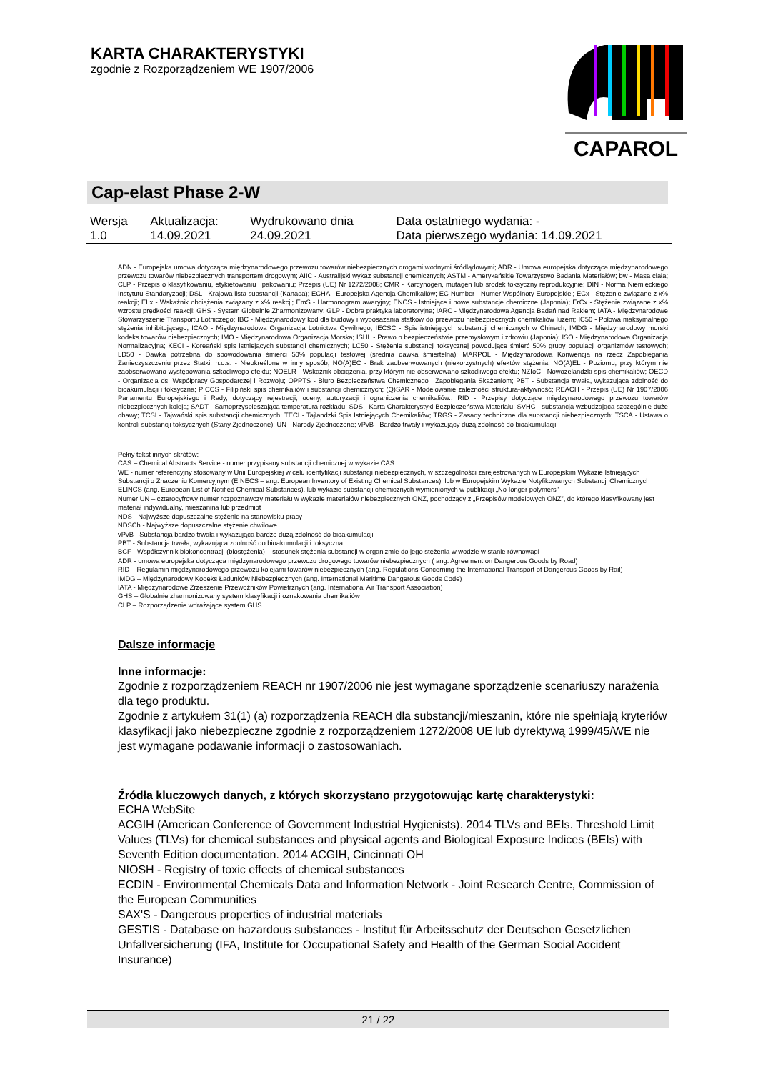KARTA CHARAKTERYSTYKI
zgodnie z Rozporządzeniem WE 1907/2006
CAPAROL
Cap-elast Phase 2-W
| Wersja 1.0 | Aktualizacja: 14.09.2021 | Wydrukowano dnia 24.09.2021 | Data ostatniego wydania: - Data pierwszego wydania: 14.09.2021 |
ADN - Europejska umowa dotycząca międzynarodowego przewozu towarów niebezpiecznych drogami wodnymi śródlądowymi; ADR - Umowa europejska dotycząca międzynarodowego przewozu towarów niebezpiecznych transportem drogowym; AIIC - Australijski wykaz substancji chemicznych; ASTM - Amerykańskie Towarzystwo Badania Materiałów; bw - Masa ciała; CLP - Przepis o klasyfikowaniu, etykietowaniu i pakowaniu; Przepis (UE) Nr 1272/2008; CMR - Karcynogen, mutagen lub środek toksyczny reprodukcyjnie; DIN - Norma Niemieckiego Instytutu Standaryzacji; DSL - Krajowa lista substancji (Kanada); ECHA - Europejska Agencja Chemikaliów; EC-Number - Numer Wspólnoty Europejskiej; ECx - Stężenie związane z x% reakcji; ELx - Wskaźnik obciążenia związany z x% reakcji; EmS - Harmonogram awaryjny; ENCS - Istniejące i nowe substancje chemiczne (Japonia); ErCx - Stężenie związane z x% wzrostu prędkości reakcji; GHS - System Globalnie Zharmonizowany; GLP - Dobra praktyka laboratoryjna; IARC - Międzynarodowa Agencja Badań nad Rakiem; IATA - Międzynarodowe Stowarzyszenie Transportu Lotniczego; IBC - Międzynarodowy kod dla budowy i wyposażania statków do przewozu niebezpiecznych chemikaliów luzem; IC50 - Połowa maksymalnego stężenia inhibitującego; ICAO - Międzynarodowa Organizacja Lotnictwa Cywilnego; IECSC - Spis istniejących substancji chemicznych w Chinach; IMDG - Międzynarodowy morski kodeks towarów niebezpiecznych; IMO - Międzynarodowa Organizacja Morska; ISHL - Prawo o bezpieczeństwie przemysłowym i zdrowiu (Japonia); ISO - Międzynarodowa Organizacja Normalizacyjna; KECI - Koreański spis istniejących substancji chemicznych; LC50 - Stężenie substancji toksycznej powodujące śmierć 50% grupy populacji organizmów testowych; LD50 - Dawka potrzebna do spowodowania śmierci 50% populacji testowej (średnia dawka śmiertelna); MARPOL - Międzynarodowa Konwencja na rzecz Zapobiegania Zanieczyszczeniu przez Statki; n.o.s. - Nieokreślone w inny sposób; NO(A)EC - Brak zaobserwowanych (niekorzystnych) efektów stężenia; NO(A)EL - Poziomu, przy którym nie zaobserwowano występowania szkodliwego efektu; NOELR - Wskaźnik obciążenia, przy którym nie obserwowano szkodliwego efektu; NZIoC - Nowozelandzki spis chemikaliów; OECD - Organizacja ds. Współpracy Gospodarczej i Rozwoju; OPPTS - Biuro Bezpieczeństwa Chemicznego i Zapobiegania Skażeniom; PBT - Substancja trwała, wykazująca zdolność do bioakumulacji i toksyczna; PICCS - Filipiński spis chemikaliów i substancji chemicznych; (Q)SAR - Modelowanie zależności struktura-aktywność; REACH - Przepis (UE) Nr 1907/2006 Parlamentu Europejskiego i Rady, dotyczący rejestracji, oceny, autoryzacji i ograniczenia chemikaliów.; RID - Przepisy dotyczące międzynarodowego przewozu towarów niebezpiecznych koleją; SADT - Samoprzyspieszająca temperatura rozkładu; SDS - Karta Charakterystyki Bezpieczeństwa Materiału; SVHC - substancja wzbudzająca szczególnie duże obawy; TCSI - Tajwański spis substancji chemicznych; TECI - Tajlandzki Spis Istniejących Chemikaliów; TRGS - Zasady techniczne dla substancji niebezpiecznych; TSCA - Ustawa o kontroli substancji toksycznych (Stany Zjednoczone); UN - Narody Zjednoczone; vPvB - Bardzo trwały i wykazujący dużą zdolność do bioakumulacji
Pełny tekst innych skrótów:
CAS – Chemical Abstracts Service - numer przypisany substancji chemicznej w wykazie CAS
WE - numer referencyjny stosowany w Unii Europejskiej w celu identyfikacji substancji niebezpiecznych, w szczególności zarejestrowanych w Europejskim Wykazie Istniejących Substancji o Znaczeniu Komercyjnym (EINECS – ang. European Inventory of Existing Chemical Substances), lub w Europejskim Wykazie Notyfikowanych Substancji Chemicznych ELINCS (ang. European List of Notified Chemical Substances), lub wykazie substancji chemicznych wymienionych w publikacji „No-longer polymers"
Numer UN – czterocyfrowy numer rozpoznawczy materiału w wykazie materiałów niebezpiecznych ONZ, pochodzący z „Przepisów modelowych ONZ”, do którego klasyfikowany jest materiał indywidualny, mieszanina lub przedmiot
NDS - Najwyższe dopuszczalne stężenie na stanowisku pracy
NDSCh - Najwyższe dopuszczalne stężenie chwilowe
vPvB - Substancja bardzo trwała i wykazująca bardzo dużą zdolność do bioakumulacji
PBT - Substancja trwała, wykazująca zdolność do bioakumulacji i toksyczna
BCF - Współczynnik biokoncentracji (biostężenia) – stosunek stężenia substancji w organizmie do jego stężenia w wodzie w stanie równowagi
ADR - umowa europejska dotycząca międzynarodowego przewozu drogowego towarów niebezpiecznych ( ang. Agreement on Dangerous Goods by Road)
RID – Regulamin międzynarodowego przewozu kolejami towarów niebezpiecznych (ang. Regulations Concerning the International Transport of Dangerous Goods by Rail)
IMDG – Międzynarodowy Kodeks Ładunków Niebezpiecznych (ang. International Maritime Dangerous Goods Code)
IATA - Międzynarodowe Zrzeszenie Przewoźników Powietrznych (ang. International Air Transport Association)
GHS – Globalnie zharmonizowany system klasyfikacji i oznakowania chemikaliów
CLP – Rozporządzenie wdrażające system GHS
Dalsze informacje
Inne informacje:
Zgodnie z rozporządzeniem REACH nr 1907/2006 nie jest wymagane sporządzenie scenariuszy narażenia dla tego produktu.
Zgodnie z artykułem 31(1) (a) rozporządzenia REACH dla substancji/mieszanin, które nie spełniają kryteriów klasyfikacji jako niebezpieczne zgodnie z rozporządzeniem 1272/2008 UE lub dyrektywą 1999/45/WE nie jest wymagane podawanie informacji o zastosowaniach.
Źródła kluczowych danych, z których skorzystano przygotowując kartę charakterystyki:
ECHA WebSite
ACGIH (American Conference of Government Industrial Hygienists). 2014 TLVs and BEIs. Threshold Limit Values (TLVs) for chemical substances and physical agents and Biological Exposure Indices (BEIs) with Seventh Edition documentation. 2014 ACGIH, Cincinnati OH
NIOSH - Registry of toxic effects of chemical substances
ECDIN - Environmental Chemicals Data and Information Network - Joint Research Centre, Commission of the European Communities
SAX'S - Dangerous properties of industrial materials
GESTIS - Database on hazardous substances - Institut für Arbeitsschutz der Deutschen Gesetzlichen Unfallversicherung (IFA, Institute for Occupational Safety and Health of the German Social Accident Insurance)
21 / 22